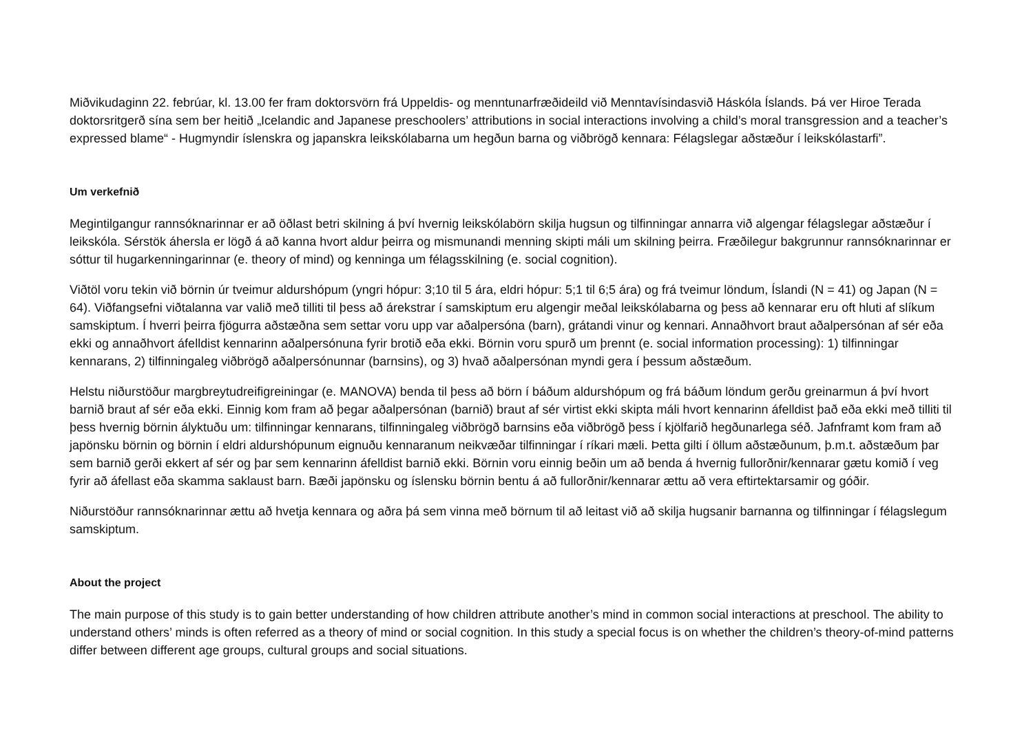Miðvikudaginn 22. febrúar, kl. 13.00 fer fram doktorsvörn frá Uppeldis- og menntunarfræðideild við Menntavísindasvið Háskóla Íslands. Þá ver Hiroe Terada doktorsritgerð sína sem ber heitið „Icelandic and Japanese preschoolers’ attributions in social interactions involving a child’s moral transgression and a teacher’s expressed blame“ - Hugmyndir íslenskra og japanskra leikskólabarna um hegðun barna og viðbrögð kennara: Félagslegar aðstæður í leikskólastarfi”.
Um verkefnið
Megintilgangur rannsóknarinnar er að öðlast betri skilning á því hvernig leikskólabörn skilja hugsun og tilfinningar annarra við algengar félagslegar aðstæður í leikskóla. Sérstök áhersla er lögð á að kanna hvort aldur þeirra og mismunandi menning skipti máli um skilning þeirra. Fræðilegur bakgrunnur rannsóknarinnar er sóttur til hugarkenningarinnar (e. theory of mind) og kenninga um félagsskilning (e. social cognition).
Viðtöl voru tekin við börnin úr tveimur aldurshópum (yngri hópur: 3;10 til 5 ára, eldri hópur: 5;1 til 6;5 ára) og frá tveimur löndum, Íslandi (N = 41) og Japan (N = 64). Viðfangsefni viðtalanna var valið með tilliti til þess að árekstrar í samskiptum eru algengir meðal leikskólabarna og þess að kennarar eru oft hluti af slíkum samskiptum. Í hverri þeirra fjögurra aðstæðna sem settar voru upp var aðalpersóna (barn), grátandi vinur og kennari. Annaðhvort braut aðalpersónan af sér eða ekki og annaðhvort áfelldist kennarinn aðalpersónuna fyrir brotið eða ekki. Börnin voru spurð um þrennt (e. social information processing): 1) tilfinningar kennarans, 2) tilfinningaleg viðbrögð aðalpersónunnar (barnsins), og 3) hvað aðalpersónan myndi gera í þessum aðstæðum.
Helstu niðurstöður margbreytudreifigreiningar (e. MANOVA) benda til þess að börn í báðum aldurshópum og frá báðum löndum gerðu greinarmun á því hvort barnið braut af sér eða ekki. Einnig kom fram að þegar aðalpersónan (barnið) braut af sér virtist ekki skipta máli hvort kennarinn áfelldist það eða ekki með tilliti til þess hvernig börnin ályktuðu um: tilfinningar kennarans, tilfinningaleg viðbrögð barnsins eða viðbrögð þess í kjölfarið hegðunarlega séð. Jafnframt kom fram að japönsku börnin og börnin í eldri aldurshópunum eignuðu kennaranum neikvæðar tilfinningar í ríkari mæli. Þetta gilti í öllum aðstæðunum, þ.m.t. aðstæðum þar sem barnið gerði ekkert af sér og þar sem kennarinn áfelldist barnið ekki. Börnin voru einnig beðin um að benda á hvernig fullorðnir/kennarar gætu komið í veg fyrir að áfellast eða skamma saklaust barn. Bæði japönsku og íslensku börnin bentu á að fullorðnir/kennarar ættu að vera eftirtektarsamir og góðir.
Niðurstöður rannsóknarinnar ættu að hvetja kennara og aðra þá sem vinna með börnum til að leitast við að skilja hugsanir barnanna og tilfinningar í félagslegum samskiptum.
About the project
The main purpose of this study is to gain better understanding of how children attribute another’s mind in common social interactions at preschool. The ability to understand others’ minds is often referred as a theory of mind or social cognition. In this study a special focus is on whether the children’s theory-of-mind patterns differ between different age groups, cultural groups and social situations.